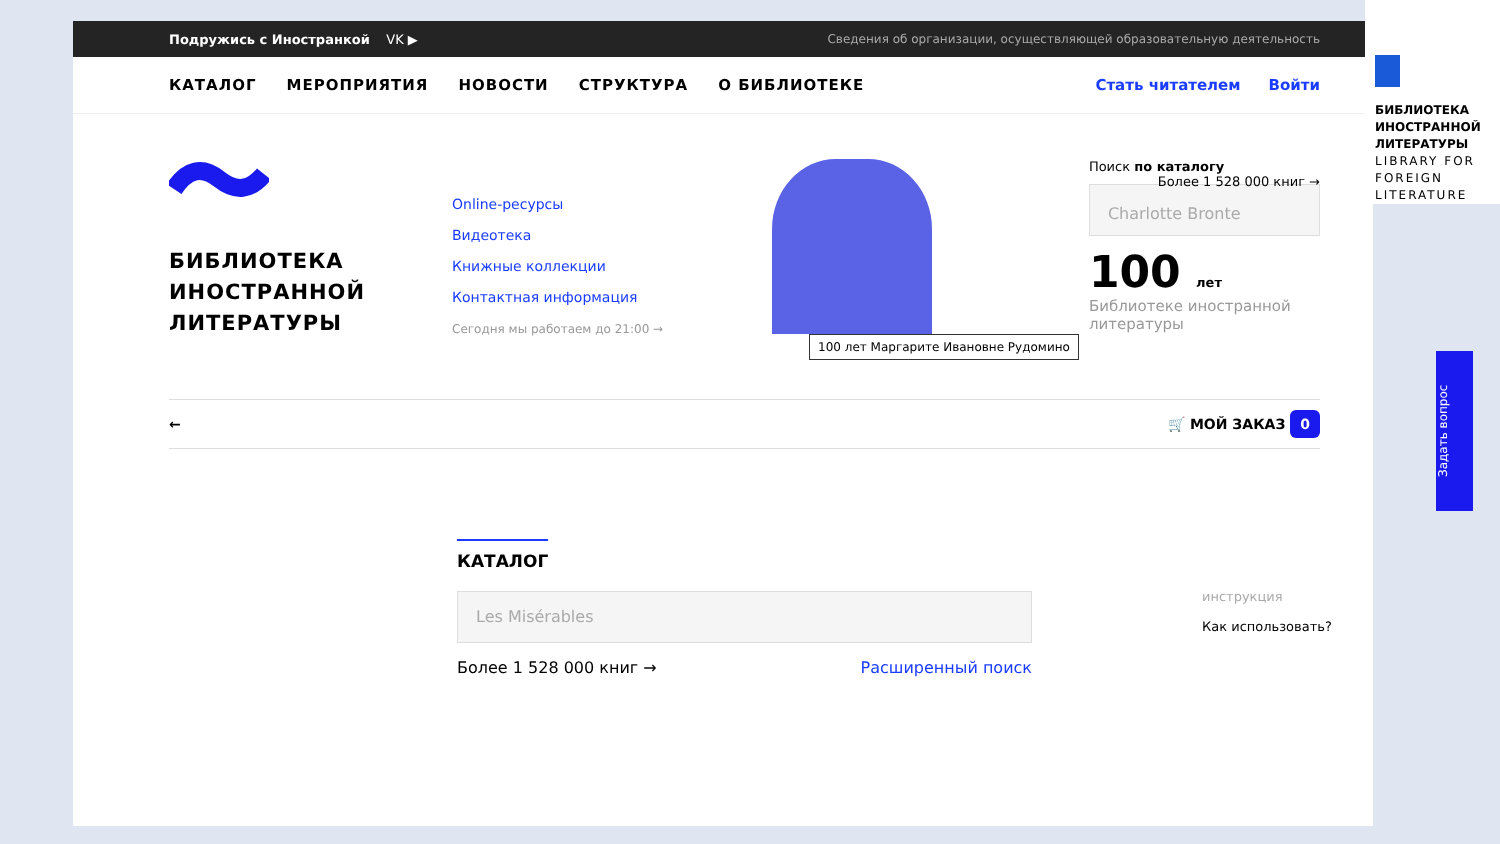Подружись с Иностранкой VK ▶ Сведения об организации, осуществляющей образовательную деятельность
КАТАЛОГ МЕРОПРИЯТИЯ НОВОСТИ СТРУКТУРА О БИБЛИОТЕКЕ Стать читателем Войти
БИБЛИОТЕКА ИНОСТРАННОЙ ЛИТЕРАТУРЫ
Online-ресурсы
Видеотека
Книжные коллекции
Контактная информация
Сегодня мы работаем до 21:00 →
100 лет Маргарите Ивановне Рудомино
Поиск по каталогу Более 1 528 000 книг →
Charlotte Bronte
100 лет
Библиотеке иностранной
литературы
← 🛒 МОЙ ЗАКАЗ 0
КАТАЛОГ
Les Misérables
Более 1 528 000 книг → Расширенный поиск
инструкция
Как использовать?
БИБЛИОТЕКА ИНОСТРАННОЙ ЛИТЕРАТУРЫ
LIBRARY FOR FOREIGN LITERATURE
Задать вопрос